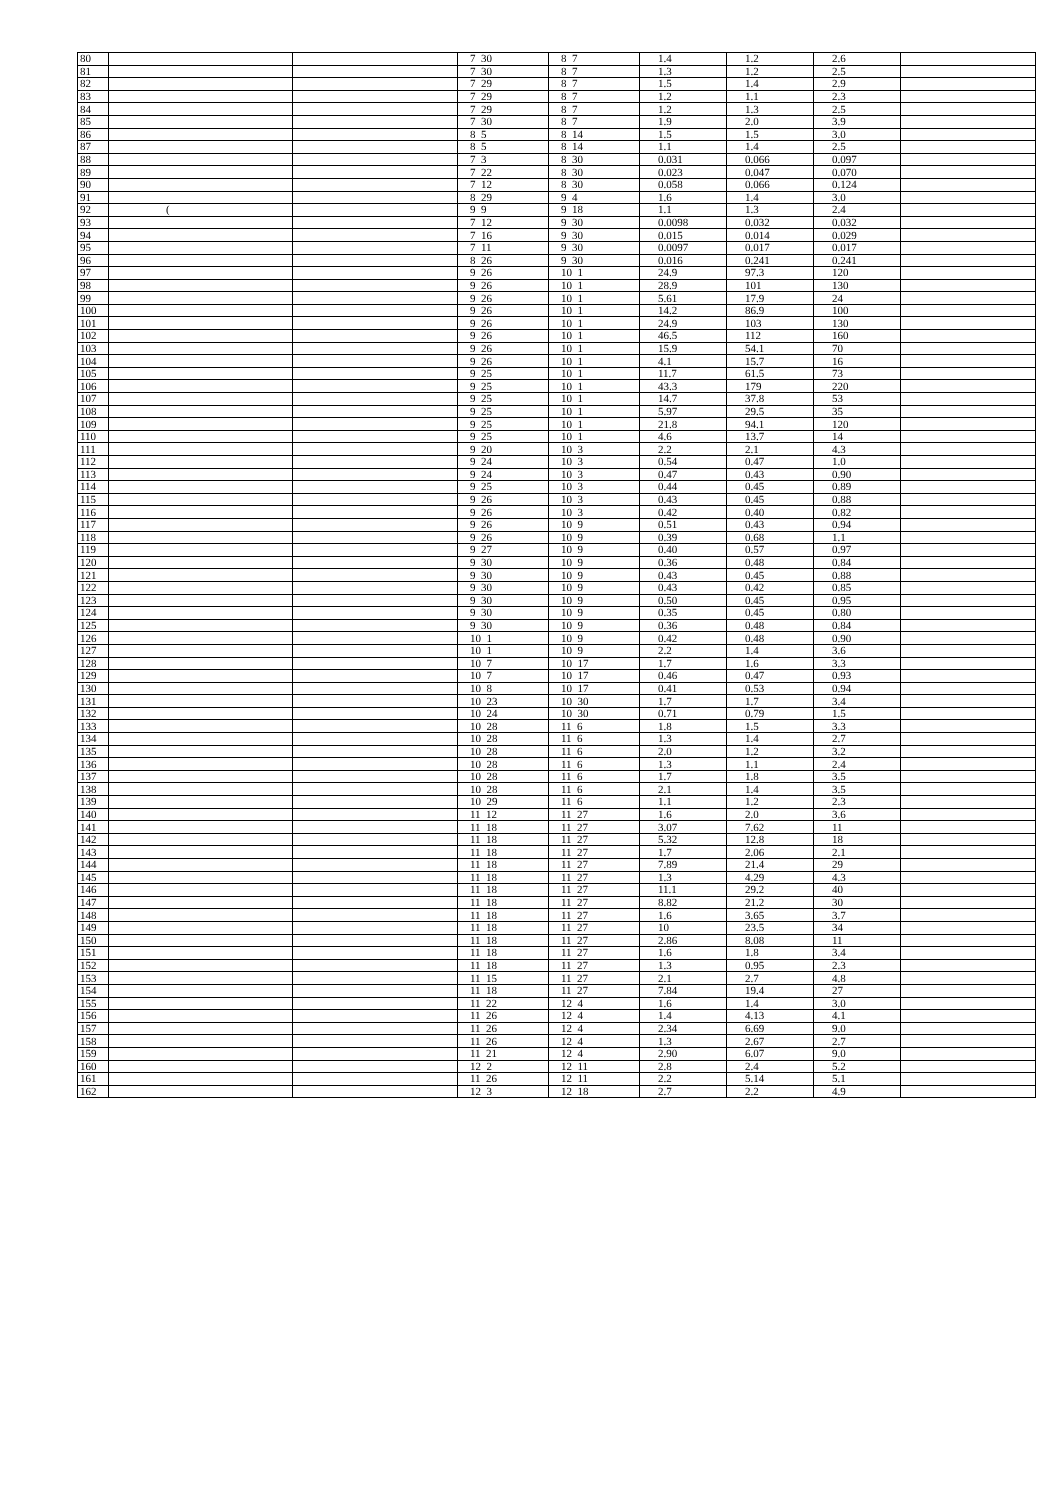| 80 | | | 7 30 | 8 7 | 1.4 | 1.2 | 2.6 | |
| 81 | | | 7 30 | 8 7 | 1.3 | 1.2 | 2.5 | |
| 82 | | | 7 29 | 8 7 | 1.5 | 1.4 | 2.9 | |
| 83 | | | 7 29 | 8 7 | 1.2 | 1.1 | 2.3 | |
| 84 | | | 7 29 | 8 7 | 1.2 | 1.3 | 2.5 | |
| 85 | | | 7 30 | 8 7 | 1.9 | 2.0 | 3.9 | |
| 86 | | | 8 5 | 8 14 | 1.5 | 1.5 | 3.0 | |
| 87 | | | 8 5 | 8 14 | 1.1 | 1.4 | 2.5 | |
| 88 | | | 7 3 | 8 30 | 0.031 | 0.066 | 0.097 | |
| 89 | | | 7 22 | 8 30 | 0.023 | 0.047 | 0.070 | |
| 90 | | | 7 12 | 8 30 | 0.058 | 0.066 | 0.124 | |
| 91 | | | 8 29 | 9 4 | 1.6 | 1.4 | 3.0 | |
| 92 | ( | | 9 9 | 9 18 | 1.1 | 1.3 | 2.4 | |
| 93 | | | 7 12 | 9 30 | 0.0098 | 0.032 | 0.032 | |
| 94 | | | 7 16 | 9 30 | 0.015 | 0.014 | 0.029 | |
| 95 | | | 7 11 | 9 30 | 0.0097 | 0.017 | 0.017 | |
| 96 | | | 8 26 | 9 30 | 0.016 | 0.241 | 0.241 | |
| 97 | | | 9 26 | 10 1 | 24.9 | 97.3 | 120 | |
| 98 | | | 9 26 | 10 1 | 28.9 | 101 | 130 | |
| 99 | | | 9 26 | 10 1 | 5.61 | 17.9 | 24 | |
| 100 | | | 9 26 | 10 1 | 14.2 | 86.9 | 100 | |
| 101 | | | 9 26 | 10 1 | 24.9 | 103 | 130 | |
| 102 | | | 9 26 | 10 1 | 46.5 | 112 | 160 | |
| 103 | | | 9 26 | 10 1 | 15.9 | 54.1 | 70 | |
| 104 | | | 9 26 | 10 1 | 4.1 | 15.7 | 16 | |
| 105 | | | 9 25 | 10 1 | 11.7 | 61.5 | 73 | |
| 106 | | | 9 25 | 10 1 | 43.3 | 179 | 220 | |
| 107 | | | 9 25 | 10 1 | 14.7 | 37.8 | 53 | |
| 108 | | | 9 25 | 10 1 | 5.97 | 29.5 | 35 | |
| 109 | | | 9 25 | 10 1 | 21.8 | 94.1 | 120 | |
| 110 | | | 9 25 | 10 1 | 4.6 | 13.7 | 14 | |
| 111 | | | 9 20 | 10 3 | 2.2 | 2.1 | 4.3 | |
| 112 | | | 9 24 | 10 3 | 0.54 | 0.47 | 1.0 | |
| 113 | | | 9 24 | 10 3 | 0.47 | 0.43 | 0.90 | |
| 114 | | | 9 25 | 10 3 | 0.44 | 0.45 | 0.89 | |
| 115 | | | 9 26 | 10 3 | 0.43 | 0.45 | 0.88 | |
| 116 | | | 9 26 | 10 3 | 0.42 | 0.40 | 0.82 | |
| 117 | | | 9 26 | 10 9 | 0.51 | 0.43 | 0.94 | |
| 118 | | | 9 26 | 10 9 | 0.39 | 0.68 | 1.1 | |
| 119 | | | 9 27 | 10 9 | 0.40 | 0.57 | 0.97 | |
| 120 | | | 9 30 | 10 9 | 0.36 | 0.48 | 0.84 | |
| 121 | | | 9 30 | 10 9 | 0.43 | 0.45 | 0.88 | |
| 122 | | | 9 30 | 10 9 | 0.43 | 0.42 | 0.85 | |
| 123 | | | 9 30 | 10 9 | 0.50 | 0.45 | 0.95 | |
| 124 | | | 9 30 | 10 9 | 0.35 | 0.45 | 0.80 | |
| 125 | | | 9 30 | 10 9 | 0.36 | 0.48 | 0.84 | |
| 126 | | | 10 1 | 10 9 | 0.42 | 0.48 | 0.90 | |
| 127 | | | 10 1 | 10 9 | 2.2 | 1.4 | 3.6 | |
| 128 | | | 10 7 | 10 17 | 1.7 | 1.6 | 3.3 | |
| 129 | | | 10 7 | 10 17 | 0.46 | 0.47 | 0.93 | |
| 130 | | | 10 8 | 10 17 | 0.41 | 0.53 | 0.94 | |
| 131 | | | 10 23 | 10 30 | 1.7 | 1.7 | 3.4 | |
| 132 | | | 10 24 | 10 30 | 0.71 | 0.79 | 1.5 | |
| 133 | | | 10 28 | 11 6 | 1.8 | 1.5 | 3.3 | |
| 134 | | | 10 28 | 11 6 | 1.3 | 1.4 | 2.7 | |
| 135 | | | 10 28 | 11 6 | 2.0 | 1.2 | 3.2 | |
| 136 | | | 10 28 | 11 6 | 1.3 | 1.1 | 2.4 | |
| 137 | | | 10 28 | 11 6 | 1.7 | 1.8 | 3.5 | |
| 138 | | | 10 28 | 11 6 | 2.1 | 1.4 | 3.5 | |
| 139 | | | 10 29 | 11 6 | 1.1 | 1.2 | 2.3 | |
| 140 | | | 11 12 | 11 27 | 1.6 | 2.0 | 3.6 | |
| 141 | | | 11 18 | 11 27 | 3.07 | 7.62 | 11 | |
| 142 | | | 11 18 | 11 27 | 5.32 | 12.8 | 18 | |
| 143 | | | 11 18 | 11 27 | 1.7 | 2.06 | 2.1 | |
| 144 | | | 11 18 | 11 27 | 7.89 | 21.4 | 29 | |
| 145 | | | 11 18 | 11 27 | 1.3 | 4.29 | 4.3 | |
| 146 | | | 11 18 | 11 27 | 11.1 | 29.2 | 40 | |
| 147 | | | 11 18 | 11 27 | 8.82 | 21.2 | 30 | |
| 148 | | | 11 18 | 11 27 | 1.6 | 3.65 | 3.7 | |
| 149 | | | 11 18 | 11 27 | 10 | 23.5 | 34 | |
| 150 | | | 11 18 | 11 27 | 2.86 | 8.08 | 11 | |
| 151 | | | 11 18 | 11 27 | 1.6 | 1.8 | 3.4 | |
| 152 | | | 11 18 | 11 27 | 1.3 | 0.95 | 2.3 | |
| 153 | | | 11 15 | 11 27 | 2.1 | 2.7 | 4.8 | |
| 154 | | | 11 18 | 11 27 | 7.84 | 19.4 | 27 | |
| 155 | | | 11 22 | 12 4 | 1.6 | 1.4 | 3.0 | |
| 156 | | | 11 26 | 12 4 | 1.4 | 4.13 | 4.1 | |
| 157 | | | 11 26 | 12 4 | 2.34 | 6.69 | 9.0 | |
| 158 | | | 11 26 | 12 4 | 1.3 | 2.67 | 2.7 | |
| 159 | | | 11 21 | 12 4 | 2.90 | 6.07 | 9.0 | |
| 160 | | | 12 2 | 12 11 | 2.8 | 2.4 | 5.2 | |
| 161 | | | 11 26 | 12 11 | 2.2 | 5.14 | 5.1 | |
| 162 | | | 12 3 | 12 18 | 2.7 | 2.2 | 4.9 | |